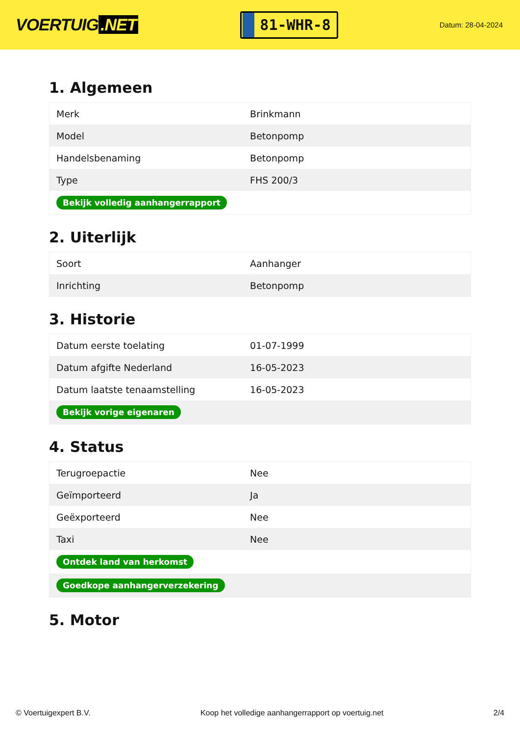VOERTUIG.NET
81-WHR-8
Datum: 28-04-2024
1. Algemeen
| Merk | Brinkmann |
| Model | Betonpomp |
| Handelsbenaming | Betonpomp |
| Type | FHS 200/3 |
| Bekijk volledig aanhangerrapport | |
2. Uiterlijk
| Soort | Aanhanger |
| Inrichting | Betonpomp |
3. Historie
| Datum eerste toelating | 01-07-1999 |
| Datum afgifte Nederland | 16-05-2023 |
| Datum laatste tenaamstelling | 16-05-2023 |
| Bekijk vorige eigenaren | |
4. Status
| Terugroepactie | Nee |
| Geïmporteerd | Ja |
| Geëxporteerd | Nee |
| Taxi | Nee |
| Ontdek land van herkomst | |
| Goedkope aanhangerverzekering | |
5. Motor
© Voertuigexpert B.V. Koop het volledige aanhangerrapport op voertuig.net 2/4